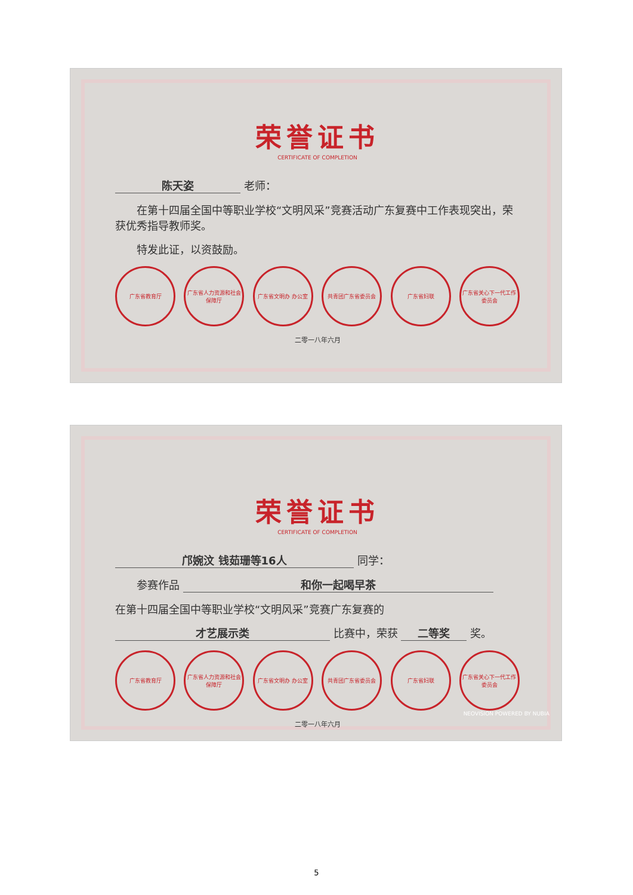荣誉证书
CERTIFICATE OF COMPLETION
陈天姿 老师：
  在第十四届全国中等职业学校“文明风采”竞赛活动广东复赛中工作表现突出，荣获优秀指导教师奖。
  特发此证，以资鼓励。
广东省教育厅 广东省人力资源和社会保障厅
广东省文明办 办公室 共青团广东省委员会 广东省妇联 广东省关心下一代工作委员会
二零一八年六月
荣誉证书
CERTIFICATE OF COMPLETION
邝婉汶 钱茹珊等16人 同学：
  参赛作品 和你一起喝早茶
在第十四届全国中等职业学校“文明风采”竞赛广东复赛的
才艺展示类 比赛中，荣获 二等奖 奖。
广东省教育厅 广东省人力资源和社会保障厅
广东省文明办 办公室 共青团广东省委员会 广东省妇联 广东省关心下一代工作委员会
二零一八年六月
NEOVISION POWERED BY NUBIA
5